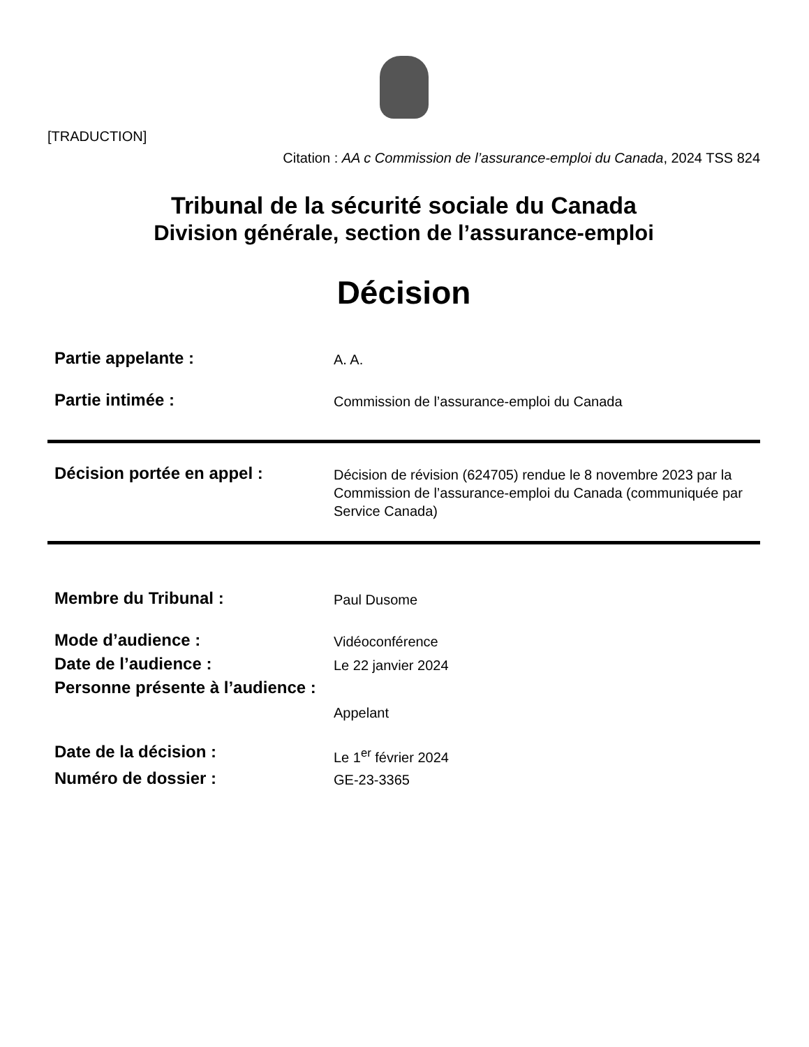[TRADUCTION]
Citation : AA c Commission de l’assurance-emploi du Canada, 2024 TSS 824
Tribunal de la sécurité sociale du Canada
Division générale, section de l’assurance-emploi
Décision
| Partie appelante : | A. A. |
| Partie intimée : | Commission de l’assurance-emploi du Canada |
| Décision portée en appel : | Décision de révision (624705) rendue le 8 novembre 2023 par la Commission de l’assurance-emploi du Canada (communiquée par Service Canada) |
| Membre du Tribunal : | Paul Dusome |
| Mode d’audience : | Vidéoconférence |
| Date de l’audience : | Le 22 janvier 2024 |
| Personne présente à l’audience : | Appelant |
| Date de la décision : | Le 1<sup>er</sup> février 2024 |
| Numéro de dossier : | GE-23-3365 |